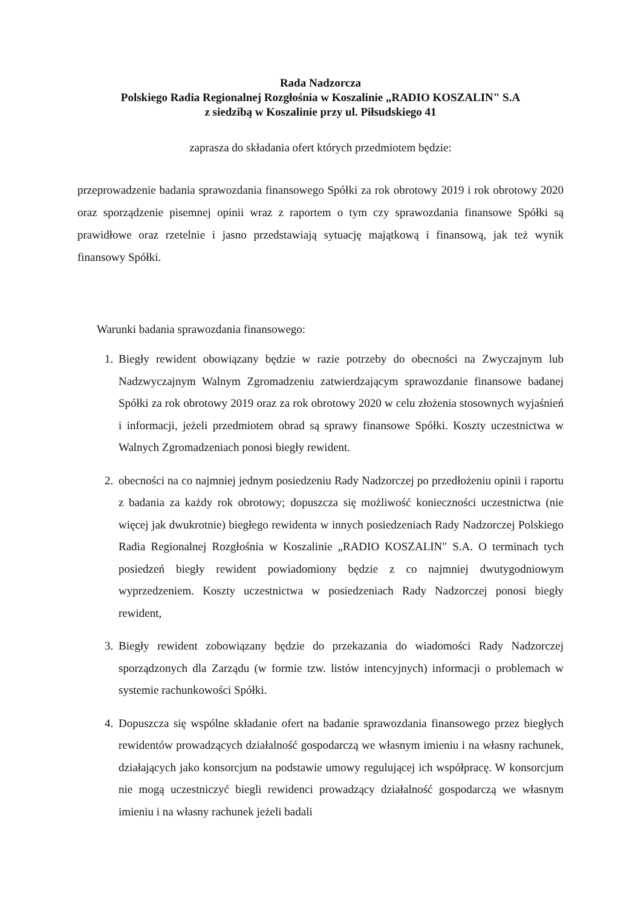Rada Nadzorcza
Polskiego Radia Regionalnej Rozgłośnia w Koszalinie „RADIO KOSZALIN" S.A
z siedzibą w Koszalinie przy ul. Piłsudskiego 41
zaprasza do składania ofert których przedmiotem będzie:
przeprowadzenie badania sprawozdania finansowego Spółki za rok obrotowy 2019 i rok obrotowy 2020 oraz sporządzenie pisemnej opinii wraz z raportem o tym czy sprawozdania finansowe Spółki są prawidłowe oraz rzetelnie i jasno przedstawiają sytuację majątkową i finansową, jak też wynik finansowy Spółki.
Warunki badania sprawozdania finansowego:
1. Biegły rewident obowiązany będzie w razie potrzeby do obecności na Zwyczajnym lub Nadzwyczajnym Walnym Zgromadzeniu zatwierdzającym sprawozdanie finansowe badanej Spółki za rok obrotowy 2019 oraz za rok obrotowy 2020 w celu złożenia stosownych wyjaśnień i informacji, jeżeli przedmiotem obrad są sprawy finansowe Spółki. Koszty uczestnictwa w Walnych Zgromadzeniach ponosi biegły rewident.
2. obecności na co najmniej jednym posiedzeniu Rady Nadzorczej po przedłożeniu opinii i raportu z badania za każdy rok obrotowy; dopuszcza się możliwość konieczności uczestnictwa (nie więcej jak dwukrotnie) biegłego rewidenta w innych posiedzeniach Rady Nadzorczej Polskiego Radia Regionalnej Rozgłośnia w Koszalinie „RADIO KOSZALIN" S.A. O terminach tych posiedzeń biegły rewident powiadomiony będzie z co najmniej dwutygodniowym wyprzedzeniem. Koszty uczestnictwa w posiedzeniach Rady Nadzorczej ponosi biegły rewident,
3. Biegły rewident zobowiązany będzie do przekazania do wiadomości Rady Nadzorczej sporządzonych dla Zarządu (w formie tzw. listów intencyjnych) informacji o problemach w systemie rachunkowości Spółki.
4. Dopuszcza się wspólne składanie ofert na badanie sprawozdania finansowego przez biegłych rewidentów prowadzących działalność gospodarczą we własnym imieniu i na własny rachunek, działających jako konsorcjum na podstawie umowy regulującej ich współpracę. W konsorcjum nie mogą uczestniczyć biegli rewidenci prowadzący działalność gospodarczą we własnym imieniu i na własny rachunek jeżeli badali